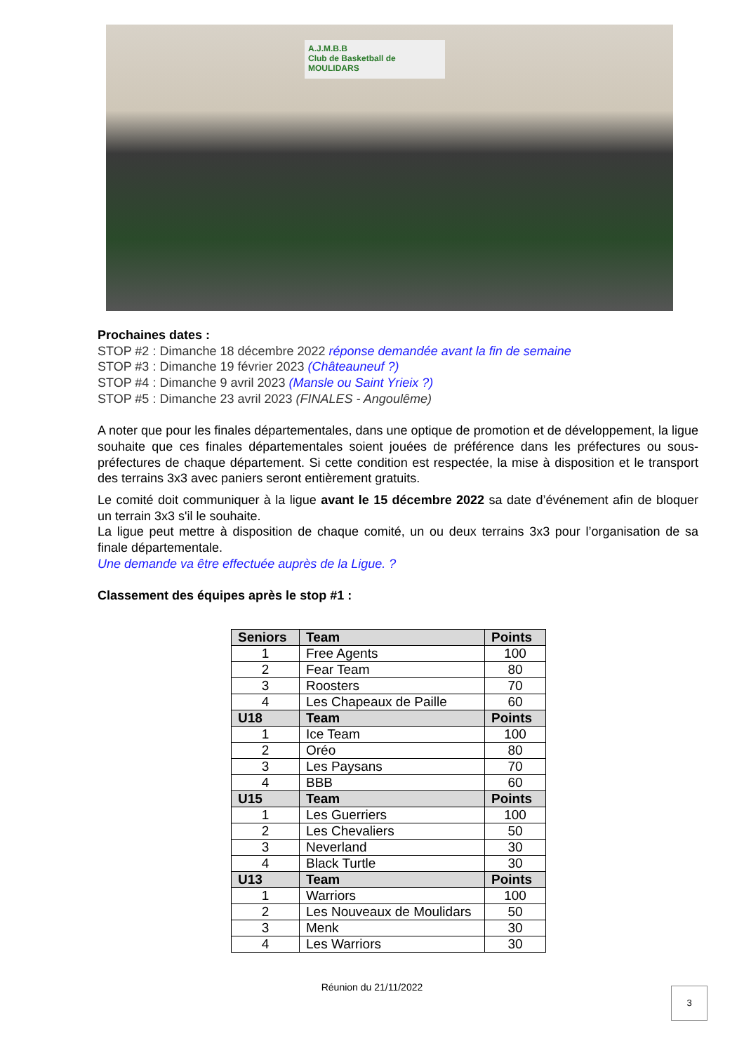A.J.M.B.B
Club de Basketball de MOULIDARS
Prochaines dates :
STOP #2 : Dimanche 18 décembre 2022 réponse demandée avant la fin de semaine
STOP #3 : Dimanche 19 février 2023 (Châteauneuf ?)
STOP #4 : Dimanche 9 avril 2023 (Mansle ou Saint Yrieix ?)
STOP #5 : Dimanche 23 avril 2023 (FINALES - Angoulême)
A noter que pour les finales départementales, dans une optique de promotion et de développement, la ligue souhaite que ces finales départementales soient jouées de préférence dans les préfectures ou sous-préfectures de chaque département. Si cette condition est respectée, la mise à disposition et le transport des terrains 3x3 avec paniers seront entièrement gratuits.
Le comité doit communiquer à la ligue avant le 15 décembre 2022 sa date d’événement afin de bloquer un terrain 3x3 s'il le souhaite.
La ligue peut mettre à disposition de chaque comité, un ou deux terrains 3x3 pour l’organisation de sa finale départementale.
Une demande va être effectuée auprès de la Ligue. ?
Classement des équipes après le stop #1 :
| Seniors | Team | Points |
| --- | --- | --- |
| 1 | Free Agents | 100 |
| 2 | Fear Team | 80 |
| 3 | Roosters | 70 |
| 4 | Les Chapeaux de Paille | 60 |
| U18 | Team | Points |
| 1 | Ice Team | 100 |
| 2 | Oréo | 80 |
| 3 | Les Paysans | 70 |
| 4 | BBB | 60 |
| U15 | Team | Points |
| 1 | Les Guerriers | 100 |
| 2 | Les Chevaliers | 50 |
| 3 | Neverland | 30 |
| 4 | Black Turtle | 30 |
| U13 | Team | Points |
| 1 | Warriors | 100 |
| 2 | Les Nouveaux de Moulidars | 50 |
| 3 | Menk | 30 |
| 4 | Les Warriors | 30 |
Réunion du 21/11/2022 3